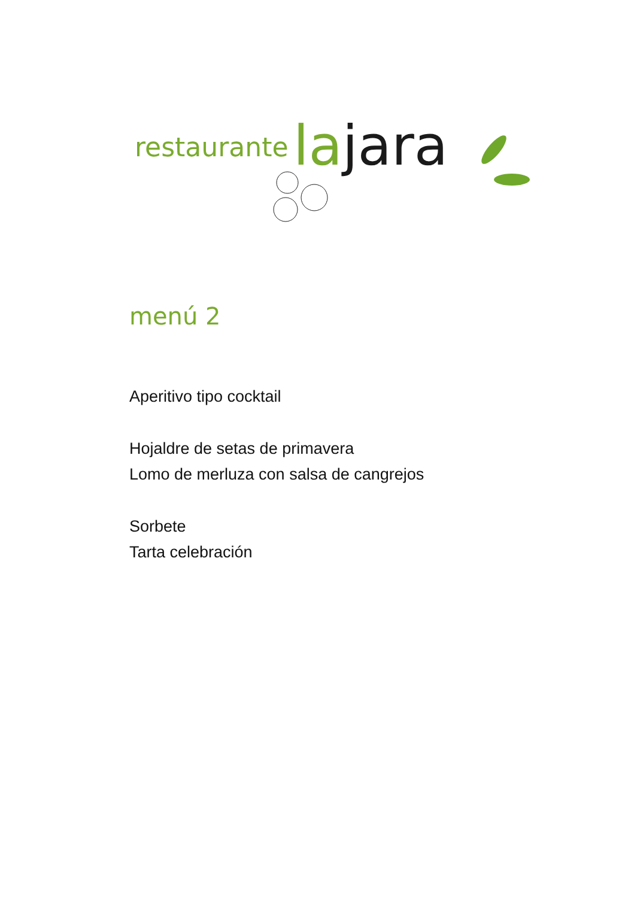restaurante la jara
menú 2
Aperitivo tipo cocktail
Hojaldre de setas de primavera
Lomo de merluza con salsa de cangrejos
Sorbete
Tarta celebración